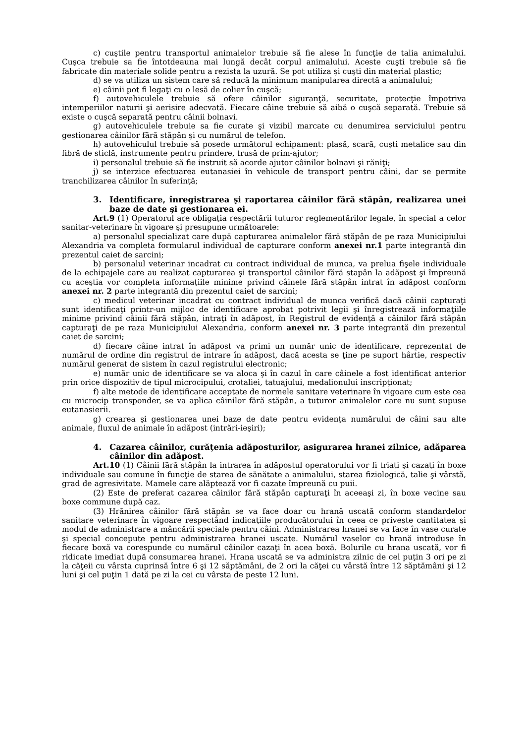c) cuştile pentru transportul animalelor trebuie să fie alese în funcţie de talia animalului. Cuşca trebuie sa fie întotdeauna mai lungă decât corpul animalului. Aceste cuşti trebuie să fie fabricate din materiale solide pentru a rezista la uzură. Se pot utiliza şi cuşti din material plastic;
d) se va utiliza un sistem care să reducă la minimum manipularea directă a animalului;
e) câinii pot fi legaţi cu o lesă de colier în cuşcă;
f) autovehiculele trebuie să ofere câinilor siguranţă, securitate, protecţie împotriva intemperiilor naturii şi aerisire adecvată. Fiecare câine trebuie să aibă o cuşcă separată. Trebuie să existe o cuşcă separată pentru câinii bolnavi.
g) autovehiculele trebuie sa fie curate şi vizibil marcate cu denumirea serviciului pentru gestionarea câinilor fără stăpân şi cu numărul de telefon.
h) autovehiculul trebuie să posede următorul echipament: plasă, scară, cuşti metalice sau din fibră de sticlă, instrumente pentru prindere, trusă de prim-ajutor;
i) personalul trebuie să fie instruit să acorde ajutor câinilor bolnavi şi răniţi;
j) se interzice efectuarea eutanasiei în vehicule de transport pentru câini, dar se permite tranchilizarea câinilor în suferinţă;
3. Identificare, înregistrarea şi raportarea câinilor fără stăpân, realizarea unei baze de date şi gestionarea ei.
Art.9 (1) Operatorul are obligaţia respectării tuturor reglementărilor legale, în special a celor sanitar-veterinare în vigoare şi presupune următoarele:
a) personalul specializat care după capturarea animalelor fără stăpân de pe raza Municipiului Alexandria va completa formularul individual de capturare conform anexei nr.1 parte integrantă din prezentul caiet de sarcini;
b) personalul veterinar incadrat cu contract individual de munca, va prelua fişele individuale de la echipajele care au realizat capturarea şi transportul câinilor fără stapân la adăpost şi împreună cu aceştia vor completa informaţiile minime privind câinele fără stăpân intrat în adăpost conform anexei nr. 2 parte integrantă din prezentul caiet de sarcini;
c) medicul veterinar incadrat cu contract individual de munca verifică dacă câinii capturaţi sunt identificaţi printr-un mijloc de identificare aprobat potrivit legii şi înregistrează informaţiile minime privind câinii fără stăpân, intraţi în adăpost, în Registrul de evidenţă a câinilor fără stăpân capturaţi de pe raza Municipiului Alexandria, conform anexei nr. 3 parte integrantă din prezentul caiet de sarcini;
d) fiecare câine intrat în adăpost va primi un număr unic de identificare, reprezentat de numărul de ordine din registrul de intrare în adăpost, dacă acesta se ţine pe suport hârtie, respectiv numărul generat de sistem în cazul registrului electronic;
e) număr unic de identificare se va aloca şi în cazul în care câinele a fost identificat anterior prin orice dispozitiv de tipul microcipului, crotaliei, tatuajului, medalionului inscripţionat;
f) alte metode de identificare acceptate de normele sanitare veterinare în vigoare cum este cea cu microcip transponder, se va aplica câinilor fără stăpân, a tuturor animalelor care nu sunt supuse eutanasierii.
g) crearea şi gestionarea unei baze de date pentru evidenţa numărului de câini sau alte animale, fluxul de animale în adăpost (intrări-ieşiri);
4. Cazarea câinilor, curăţenia adăposturilor, asigurarea hranei zilnice, adăparea câinilor din adăpost.
Art.10 (1) Câinii fără stăpân la intrarea în adăpostul operatorului vor fi triaţi şi cazaţi în boxe individuale sau comune în funcţie de starea de sănătate a animalului, starea fiziologică, talie şi vârstă, grad de agresivitate. Mamele care alăptează vor fi cazate împreună cu puii.
(2) Este de preferat cazarea câinilor fără stăpân capturaţi în aceeaşi zi, în boxe vecine sau boxe commune după caz.
(3) Hrănirea câinilor fără stăpân se va face doar cu hrană uscată conform standardelor sanitare veterinare în vigoare respectând indicaţiile producătorului în ceea ce priveşte cantitatea şi modul de administrare a mâncării speciale pentru câini. Administrarea hranei se va face în vase curate şi special concepute pentru administrarea hranei uscate. Numărul vaselor cu hrană introduse în fiecare boxă va corespunde cu numărul câinilor cazaţi în acea boxă. Bolurile cu hrana uscată, vor fi ridicate imediat după consumarea hranei. Hrana uscată se va administra zilnic de cel puţin 3 ori pe zi la căţeii cu vârsta cuprinsă între 6 şi 12 săptămâni, de 2 ori la căţei cu vârstă între 12 săptămâni şi 12 luni şi cel puţin 1 dată pe zi la cei cu vârsta de peste 12 luni.